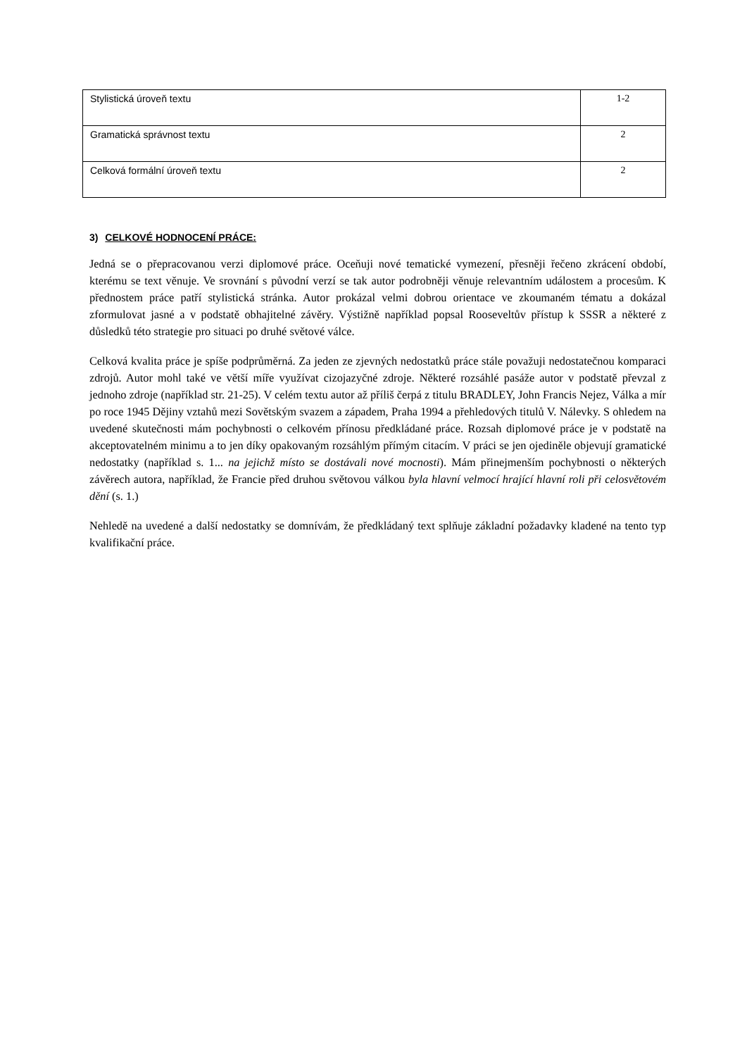| Stylistická úroveň textu | 1-2 |
| Gramatická správnost textu | 2 |
| Celková formální úroveň textu | 2 |
3) CELKOVÉ HODNOCENÍ PRÁCE:
Jedná se o přepracovanou verzi diplomové práce. Oceňuji nové tematické vymezení, přesněji řečeno zkrácení období, kterému se text věnuje. Ve srovnání s původní verzí se tak autor podrobněji věnuje relevantním událostem a procesům. K přednostem práce patří stylistická stránka. Autor prokázal velmi dobrou orientace ve zkoumaném tématu a dokázal zformulovat jasné a v podstatě obhajitelné závěry. Výstižně například popsal Rooseveltův přístup k SSSR a některé z důsledků této strategie pro situaci po druhé světové válce.
Celková kvalita práce je spíše podprůměrná. Za jeden ze zjevných nedostatků práce stále považuji nedostatečnou komparaci zdrojů. Autor mohl také ve větší míře využívat cizojazyčné zdroje. Některé rozsáhlé pasáže autor v podstatě převzal z jednoho zdroje (například str. 21-25). V celém textu autor až příliš čerpá z titulu BRADLEY, John Francis Nejez, Válka a mír po roce 1945 Dějiny vztahů mezi Sovětským svazem a západem, Praha 1994 a přehledových titulů V. Nálevky. S ohledem na uvedené skutečnosti mám pochybnosti o celkovém přínosu předkládané práce. Rozsah diplomové práce je v podstatě na akceptovatelném minimu a to jen díky opakovaným rozsáhlým přímým citacím. V práci se jen ojediněle objevují gramatické nedostatky (například s. 1... na jejichž místo se dostávali nové mocnosti). Mám přinejmenším pochybnosti o některých závěrech autora, například, že Francie před druhou světovou válkou byla hlavní velmocí hrající hlavní roli při celosvětovém dění (s. 1.)
Nehledě na uvedené a další nedostatky se domnívám, že předkládaný text splňuje základní požadavky kladené na tento typ kvalifikační práce.